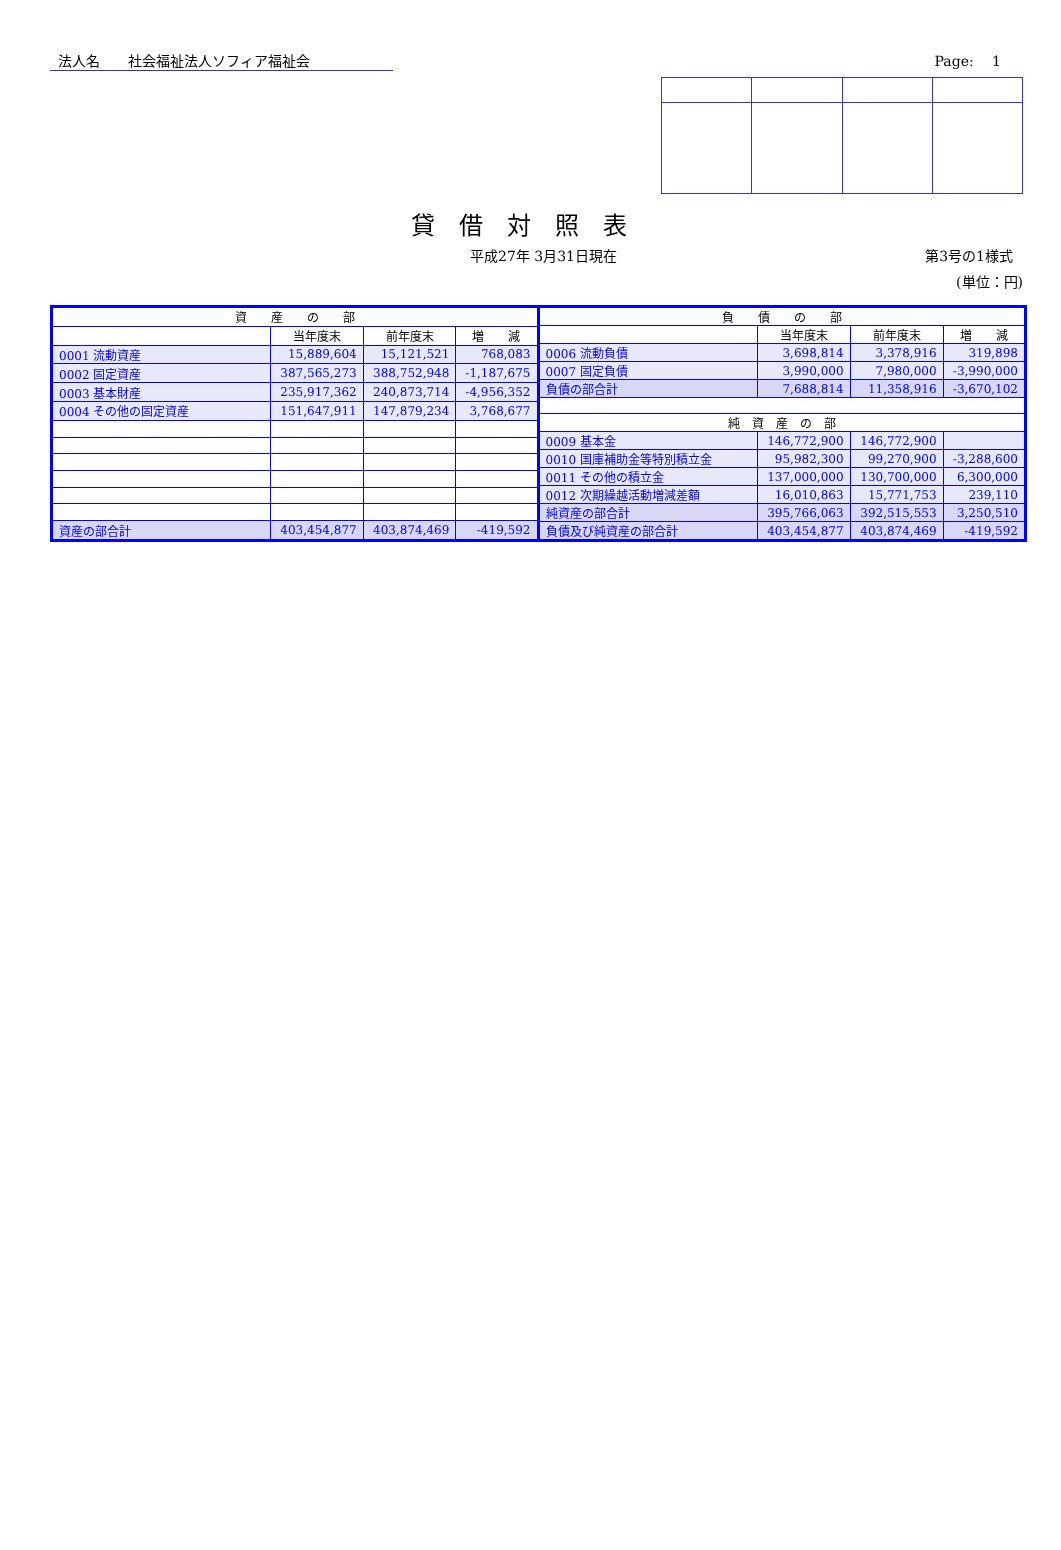法人名　　社会福祉法人ソフィア福祉会 Page:　 1
貸借対照表
平成27年 3月31日現在 第3号の1様式
(単位：円)
| 資 産 の 部 | | | |
| --- | --- | --- | --- |
| | 当年度末 | 前年度末 | 増 減 |
| 0001 流動資産 | 15,889,604 | 15,121,521 | 768,083 |
| 0002 固定資産 | 387,565,273 | 388,752,948 | -1,187,675 |
| 0003 基本財産 | 235,917,362 | 240,873,714 | -4,956,352 |
| 0004 その他の固定資産 | 151,647,911 | 147,879,234 | 3,768,677 |
| 資産の部合計 | 403,454,877 | 403,874,469 | -419,592 |
| 負 債 の 部 | | | |
| --- | --- | --- | --- |
| | 当年度末 | 前年度末 | 増 減 |
| 0006 流動負債 | 3,698,814 | 3,378,916 | 319,898 |
| 0007 固定負債 | 3,990,000 | 7,980,000 | -3,990,000 |
| 負債の部合計 | 7,688,814 | 11,358,916 | -3,670,102 |
| 純 資 産 の 部 | | | |
| 0009 基本金 | 146,772,900 | 146,772,900 | |
| 0010 国庫補助金等特別積立金 | 95,982,300 | 99,270,900 | -3,288,600 |
| 0011 その他の積立金 | 137,000,000 | 130,700,000 | 6,300,000 |
| 0012 次期繰越活動増減差額 | 16,010,863 | 15,771,753 | 239,110 |
| 純資産の部合計 | 395,766,063 | 392,515,553 | 3,250,510 |
| 負債及び純資産の部合計 | 403,454,877 | 403,874,469 | -419,592 |